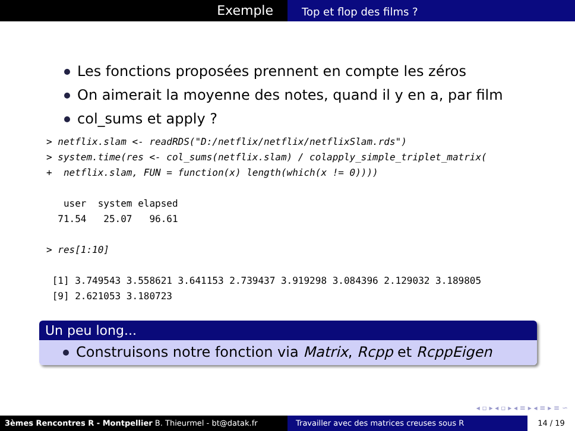Exemple
Top et flop des films ?
Les fonctions proposées prennent en compte les zéros
On aimerait la moyenne des notes, quand il y en a, par film
col_sums et apply ?
> netflix.slam <- readRDS("D:/netflix/netflix/netflixSlam.rds")
> system.time(res <- col_sums(netflix.slam) / colapply_simple_triplet_matrix(
+  netflix.slam, FUN = function(x) length(which(x != 0))))

   user  system elapsed
  71.54   25.07   96.61

> res[1:10]

 [1] 3.749543 3.558621 3.641153 2.739437 3.919298 3.084396 2.129032 3.189805
 [9] 2.621053 3.180723
Un peu long...
Construisons notre fonction via Matrix, Rcpp et RcppEigen
◂ ▫ ▸ ◂ ▫ ▸ ◂ ≡ ▸ ◂ ≡ ▸ ≡ ∽
3èmes Rencontres R - Montpellier B. Thieurmel - bt@datak.fr Travailler avec des matrices creuses sous R
14 / 19